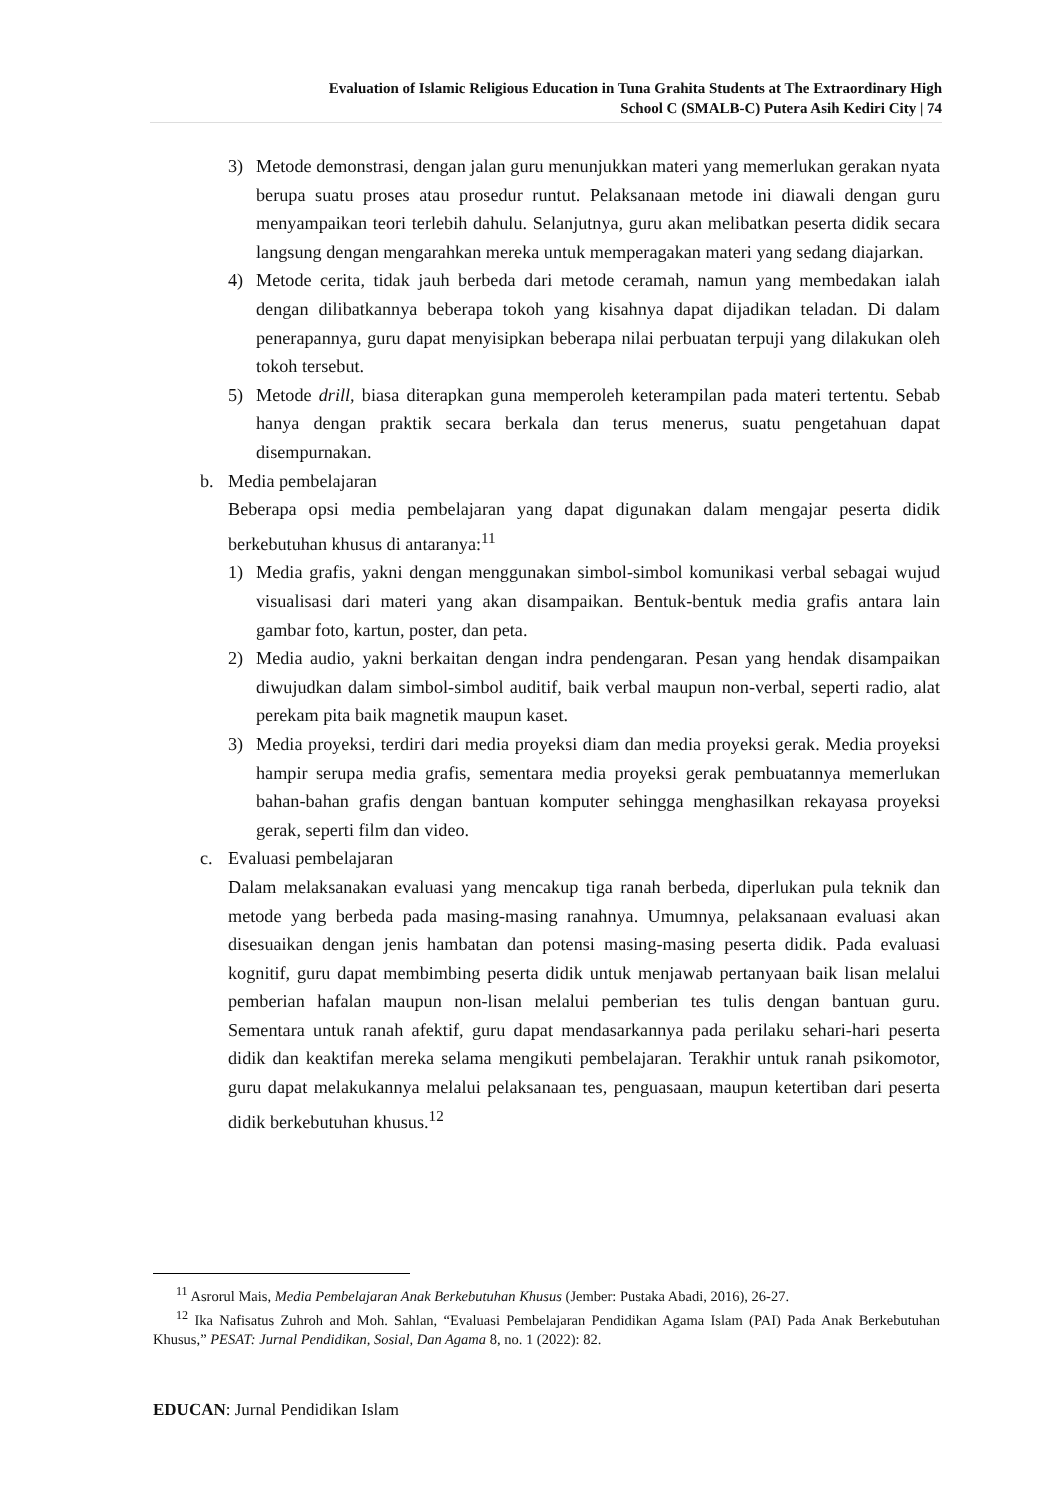Evaluation of Islamic Religious Education in Tuna Grahita Students at The Extraordinary High
School C (SMALB-C) Putera Asih Kediri City | 74
3) Metode demonstrasi, dengan jalan guru menunjukkan materi yang memerlukan gerakan nyata berupa suatu proses atau prosedur runtut. Pelaksanaan metode ini diawali dengan guru menyampaikan teori terlebih dahulu. Selanjutnya, guru akan melibatkan peserta didik secara langsung dengan mengarahkan mereka untuk memperagakan materi yang sedang diajarkan.
4) Metode cerita, tidak jauh berbeda dari metode ceramah, namun yang membedakan ialah dengan dilibatkannya beberapa tokoh yang kisahnya dapat dijadikan teladan. Di dalam penerapannya, guru dapat menyisipkan beberapa nilai perbuatan terpuji yang dilakukan oleh tokoh tersebut.
5) Metode drill, biasa diterapkan guna memperoleh keterampilan pada materi tertentu. Sebab hanya dengan praktik secara berkala dan terus menerus, suatu pengetahuan dapat disempurnakan.
b. Media pembelajaran
Beberapa opsi media pembelajaran yang dapat digunakan dalam mengajar peserta didik berkebutuhan khusus di antaranya:<sup>11</sup>
1) Media grafis, yakni dengan menggunakan simbol-simbol komunikasi verbal sebagai wujud visualisasi dari materi yang akan disampaikan. Bentuk-bentuk media grafis antara lain gambar foto, kartun, poster, dan peta.
2) Media audio, yakni berkaitan dengan indra pendengaran. Pesan yang hendak disampaikan diwujudkan dalam simbol-simbol auditif, baik verbal maupun non-verbal, seperti radio, alat perekam pita baik magnetik maupun kaset.
3) Media proyeksi, terdiri dari media proyeksi diam dan media proyeksi gerak. Media proyeksi hampir serupa media grafis, sementara media proyeksi gerak pembuatannya memerlukan bahan-bahan grafis dengan bantuan komputer sehingga menghasilkan rekayasa proyeksi gerak, seperti film dan video.
c. Evaluasi pembelajaran
Dalam melaksanakan evaluasi yang mencakup tiga ranah berbeda, diperlukan pula teknik dan metode yang berbeda pada masing-masing ranahnya. Umumnya, pelaksanaan evaluasi akan disesuaikan dengan jenis hambatan dan potensi masing-masing peserta didik. Pada evaluasi kognitif, guru dapat membimbing peserta didik untuk menjawab pertanyaan baik lisan melalui pemberian hafalan maupun non-lisan melalui pemberian tes tulis dengan bantuan guru. Sementara untuk ranah afektif, guru dapat mendasarkannya pada perilaku sehari-hari peserta didik dan keaktifan mereka selama mengikuti pembelajaran. Terakhir untuk ranah psikomotor, guru dapat melakukannya melalui pelaksanaan tes, penguasaan, maupun ketertiban dari peserta didik berkebutuhan khusus.<sup>12</sup>
<sup>11</sup> Asrorul Mais, Media Pembelajaran Anak Berkebutuhan Khusus (Jember: Pustaka Abadi, 2016), 26-27.
<sup>12</sup> Ika Nafisatus Zuhroh and Moh. Sahlan, “Evaluasi Pembelajaran Pendidikan Agama Islam (PAI) Pada Anak Berkebutuhan Khusus,” PESAT: Jurnal Pendidikan, Sosial, Dan Agama 8, no. 1 (2022): 82.
EDUCAN: Jurnal Pendidikan Islam